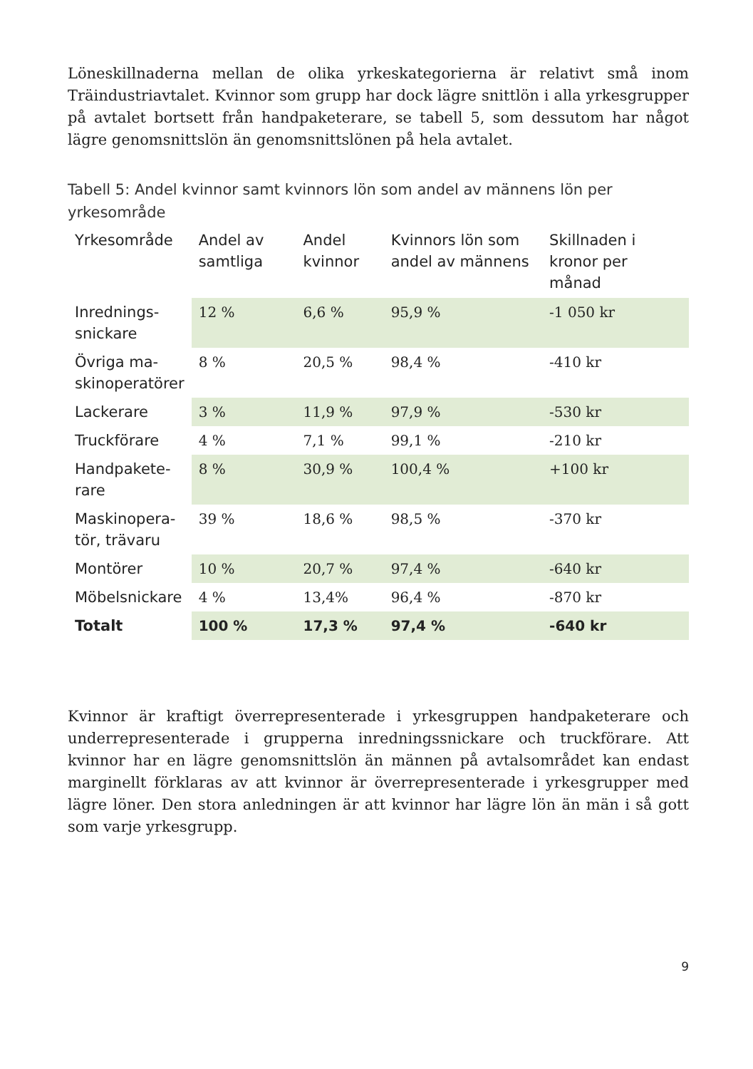Löneskillnaderna mellan de olika yrkeskategorierna är relativt små inom Träindustriavtalet. Kvinnor som grupp har dock lägre snittlön i alla yrkesgrupper på avtalet bortsett från handpaketerare, se tabell 5, som dessutom har något lägre genomsnittslön än genomsnittslönen på hela avtalet.
Tabell 5: Andel kvinnor samt kvinnors lön som andel av männens lön per yrkesområde
| Yrkesområde | Andel av samtliga | Andel kvinnor | Kvinnors lön som andel av männens | Skillnaden i kronor per månad |
| --- | --- | --- | --- | --- |
| Inrednings- snickare | 12 % | 6,6 % | 95,9 % | -1 050 kr |
| Övriga ma- skinoperatörer | 8 % | 20,5 % | 98,4 % | -410 kr |
| Lackerare | 3 % | 11,9 % | 97,9 % | -530 kr |
| Truckförare | 4 % | 7,1 % | 99,1 % | -210 kr |
| Handpakete- rare | 8 % | 30,9 % | 100,4 % | +100 kr |
| Maskinopera- tör, trävaru | 39 % | 18,6 % | 98,5 % | -370 kr |
| Montörer | 10 % | 20,7 % | 97,4 % | -640 kr |
| Möbelsnickare | 4 % | 13,4% | 96,4 % | -870 kr |
| Totalt | 100 % | 17,3 % | 97,4 % | -640 kr |
Kvinnor är kraftigt överrepresenterade i yrkesgruppen handpaketerare och underrepresenterade i grupperna inredningssnickare och truckförare. Att kvinnor har en lägre genomsnittslön än männen på avtalsområdet kan endast marginellt förklaras av att kvinnor är överrepresenterade i yrkesgrupper med lägre löner. Den stora anledningen är att kvinnor har lägre lön än män i så gott som varje yrkesgrupp.
9